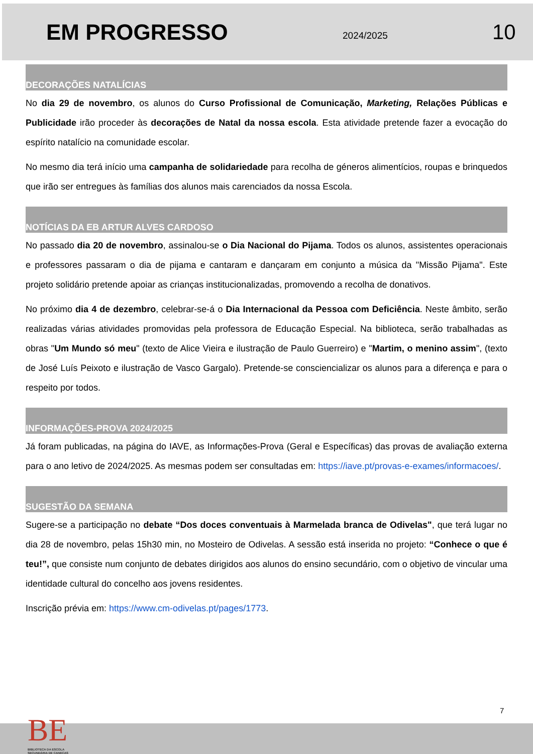EM PROGRESSO
2024/2025
10
DECORAÇÕES NATALÍCIAS
No dia 29 de novembro, os alunos do Curso Profissional de Comunicação, Marketing, Relações Públicas e Publicidade irão proceder às decorações de Natal da nossa escola. Esta atividade pretende fazer a evocação do espírito natalício na comunidade escolar.
No mesmo dia terá início uma campanha de solidariedade para recolha de géneros alimentícios, roupas e brinquedos que irão ser entregues às famílias dos alunos mais carenciados da nossa Escola.
NOTÍCIAS DA EB ARTUR ALVES CARDOSO
No passado dia 20 de novembro, assinalou-se o Dia Nacional do Pijama. Todos os alunos, assistentes operacionais e professores passaram o dia de pijama e cantaram e dançaram em conjunto a música da "Missão Pijama". Este projeto solidário pretende apoiar as crianças institucionalizadas, promovendo a recolha de donativos.
No próximo dia 4 de dezembro, celebrar-se-á o Dia Internacional da Pessoa com Deficiência. Neste âmbito, serão realizadas várias atividades promovidas pela professora de Educação Especial. Na biblioteca, serão trabalhadas as obras "Um Mundo só meu" (texto de Alice Vieira e ilustração de Paulo Guerreiro) e "Martim, o menino assim", (texto de José Luís Peixoto e ilustração de Vasco Gargalo). Pretende-se consciencializar os alunos para a diferença e para o respeito por todos.
INFORMAÇÕES-PROVA 2024/2025
Já foram publicadas, na página do IAVE, as Informações-Prova (Geral e Específicas) das provas de avaliação externa para o ano letivo de 2024/2025. As mesmas podem ser consultadas em: https://iave.pt/provas-e-exames/informacoes/.
SUGESTÃO DA SEMANA
Sugere-se a participação no debate “Dos doces conventuais à Marmelada branca de Odivelas", que terá lugar no dia 28 de novembro, pelas 15h30 min, no Mosteiro de Odivelas. A sessão está inserida no projeto: “Conhece o que é teu!”, que consiste num conjunto de debates dirigidos aos alunos do ensino secundário, com o objetivo de vincular uma identidade cultural do concelho aos jovens residentes.
Inscrição prévia em: https://www.cm-odivelas.pt/pages/1773.
7
BE
BIBLIOTECA DA ESCOLA
SECUNDÁRIA DE CANEÇAS